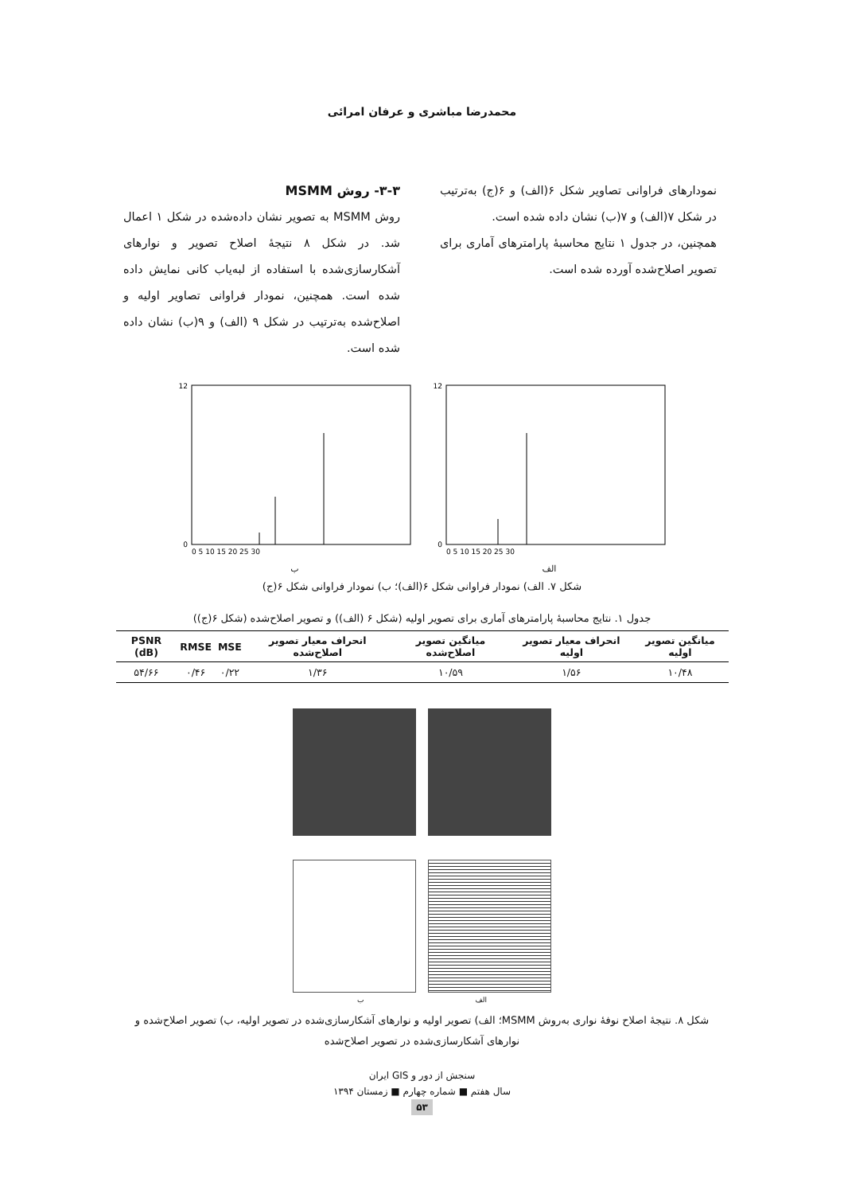محمدرضا مباشری و عرفان امرائی
نمودارهای فراوانی تصاویر شکل ۶(الف) و ۶(ج) به‌ترتیب در شکل ۷(الف) و ۷(ب) نشان داده شده است.
همچنین، در جدول ۱ نتایج محاسبهٔ پارامترهای آماری برای تصویر اصلاح‌شده آورده شده است.
۳-۳- روش MSMM
روش MSMM به تصویر نشان داده‌شده در شکل ۱ اعمال شد. در شکل ۸ نتیجهٔ اصلاح تصویر و نوارهای آشکارسازی‌شده با استفاده از لبه‌یاب کانی نمایش داده شده است. همچنین، نمودار فراوانی تصاویر اولیه و اصلاح‌شده به‌ترتیب در شکل ۹ (الف) و ۹(ب) نشان داده شده است.
12
0
0 5 10 15 20 25 30
ب
12
0
0 5 10 15 20 25 30
الف
شکل ۷. الف) نمودار فراوانی شکل ۶(الف)؛ ب) نمودار فراوانی شکل ۶(ج)
جدول ۱. نتایج محاسبهٔ پارامترهای آماری برای تصویر اولیه (شکل ۶ (الف)) و تصویر اصلاح‌شده (شکل ۶(ج))
| میانگین تصویر اولیه | انحراف معیار تصویر اولیه | میانگین تصویر اصلاح‌شده | انحراف معیار تصویر اصلاح‌شده | MSE | RMSE | PSNR (dB) |
| --- | --- | --- | --- | --- | --- | --- |
| ۱۰/۴۸ | ۱/۵۶ | ۱۰/۵۹ | ۱/۳۶ | ۰/۲۲ | ۰/۴۶ | ۵۴/۶۶ |
الف ب
شکل ۸. نتیجهٔ اصلاح نوفهٔ نواری به‌روش MSMM؛ الف) تصویر اولیه و نوارهای آشکارسازی‌شده در تصویر اولیه، ب) تصویر اصلاح‌شده و نوارهای آشکارسازی‌شده در تصویر اصلاح‌شده
سنجش از دور و GIS ایران
سال هفتم ■ شماره چهارم ■ زمستان ۱۳۹۴
۵۳